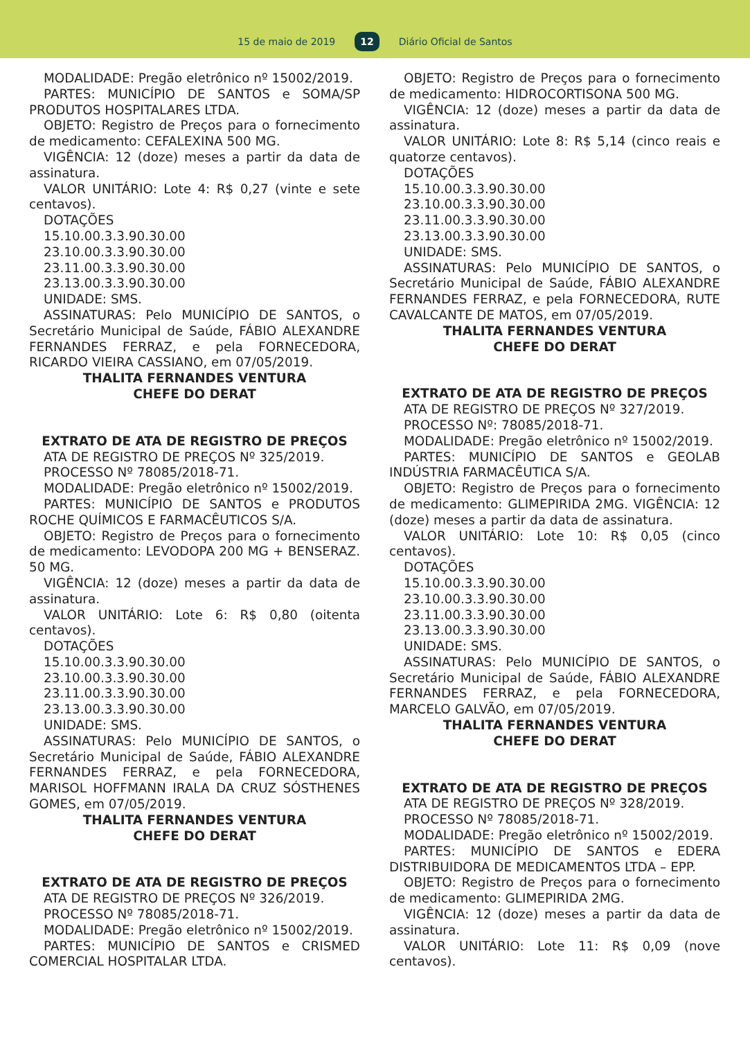15 de maio de 2019 12 Diário Oficial de Santos
MODALIDADE: Pregão eletrônico nº 15002/2019.
PARTES: MUNICÍPIO DE SANTOS e SOMA/SP PRODUTOS HOSPITALARES LTDA.
OBJETO: Registro de Preços para o fornecimento de medicamento: CEFALEXINA 500 MG.
VIGÊNCIA: 12 (doze) meses a partir da data de assinatura.
VALOR UNITÁRIO: Lote 4: R$ 0,27 (vinte e sete centavos).
DOTAÇÕES
15.10.00.3.3.90.30.00
23.10.00.3.3.90.30.00
23.11.00.3.3.90.30.00
23.13.00.3.3.90.30.00
UNIDADE: SMS.
ASSINATURAS: Pelo MUNICÍPIO DE SANTOS, o Secretário Municipal de Saúde, FÁBIO ALEXANDRE FERNANDES FERRAZ, e pela FORNECEDORA, RICARDO VIEIRA CASSIANO, em 07/05/2019.
THALITA FERNANDES VENTURA
CHEFE DO DERAT
EXTRATO DE ATA DE REGISTRO DE PREÇOS
ATA DE REGISTRO DE PREÇOS Nº 325/2019.
PROCESSO Nº 78085/2018-71.
MODALIDADE: Pregão eletrônico nº 15002/2019.
PARTES: MUNICÍPIO DE SANTOS e PRODUTOS ROCHE QUÍMICOS E FARMACÊUTICOS S/A.
OBJETO: Registro de Preços para o fornecimento de medicamento: LEVODOPA 200 MG + BENSERAZ. 50 MG.
VIGÊNCIA: 12 (doze) meses a partir da data de assinatura.
VALOR UNITÁRIO: Lote 6: R$ 0,80 (oitenta centavos).
DOTAÇÕES
15.10.00.3.3.90.30.00
23.10.00.3.3.90.30.00
23.11.00.3.3.90.30.00
23.13.00.3.3.90.30.00
UNIDADE: SMS.
ASSINATURAS: Pelo MUNICÍPIO DE SANTOS, o Secretário Municipal de Saúde, FÁBIO ALEXANDRE FERNANDES FERRAZ, e pela FORNECEDORA, MARISOL HOFFMANN IRALA DA CRUZ SÓSTHENES GOMES, em 07/05/2019.
THALITA FERNANDES VENTURA
CHEFE DO DERAT
EXTRATO DE ATA DE REGISTRO DE PREÇOS
ATA DE REGISTRO DE PREÇOS Nº 326/2019.
PROCESSO Nº 78085/2018-71.
MODALIDADE: Pregão eletrônico nº 15002/2019.
PARTES: MUNICÍPIO DE SANTOS e CRISMED COMERCIAL HOSPITALAR LTDA.
OBJETO: Registro de Preços para o fornecimento de medicamento: HIDROCORTISONA 500 MG.
VIGÊNCIA: 12 (doze) meses a partir da data de assinatura.
VALOR UNITÁRIO: Lote 8: R$ 5,14 (cinco reais e quatorze centavos).
DOTAÇÕES
15.10.00.3.3.90.30.00
23.10.00.3.3.90.30.00
23.11.00.3.3.90.30.00
23.13.00.3.3.90.30.00
UNIDADE: SMS.
ASSINATURAS: Pelo MUNICÍPIO DE SANTOS, o Secretário Municipal de Saúde, FÁBIO ALEXANDRE FERNANDES FERRAZ, e pela FORNECEDORA, RUTE CAVALCANTE DE MATOS, em 07/05/2019.
THALITA FERNANDES VENTURA
CHEFE DO DERAT
EXTRATO DE ATA DE REGISTRO DE PREÇOS
ATA DE REGISTRO DE PREÇOS Nº 327/2019.
PROCESSO Nº: 78085/2018-71.
MODALIDADE: Pregão eletrônico nº 15002/2019.
PARTES: MUNICÍPIO DE SANTOS e GEOLAB INDÚSTRIA FARMACÊUTICA S/A.
OBJETO: Registro de Preços para o fornecimento de medicamento: GLIMEPIRIDA 2MG. VIGÊNCIA: 12 (doze) meses a partir da data de assinatura.
VALOR UNITÁRIO: Lote 10: R$ 0,05 (cinco centavos).
DOTAÇÕES
15.10.00.3.3.90.30.00
23.10.00.3.3.90.30.00
23.11.00.3.3.90.30.00
23.13.00.3.3.90.30.00
UNIDADE: SMS.
ASSINATURAS: Pelo MUNICÍPIO DE SANTOS, o Secretário Municipal de Saúde, FÁBIO ALEXANDRE FERNANDES FERRAZ, e pela FORNECEDORA, MARCELO GALVÃO, em 07/05/2019.
THALITA FERNANDES VENTURA
CHEFE DO DERAT
EXTRATO DE ATA DE REGISTRO DE PREÇOS
ATA DE REGISTRO DE PREÇOS Nº 328/2019.
PROCESSO Nº 78085/2018-71.
MODALIDADE: Pregão eletrônico nº 15002/2019.
PARTES: MUNICÍPIO DE SANTOS e EDERA DISTRIBUIDORA DE MEDICAMENTOS LTDA – EPP.
OBJETO: Registro de Preços para o fornecimento de medicamento: GLIMEPIRIDA 2MG.
VIGÊNCIA: 12 (doze) meses a partir da data de assinatura.
VALOR UNITÁRIO: Lote 11: R$ 0,09 (nove centavos).